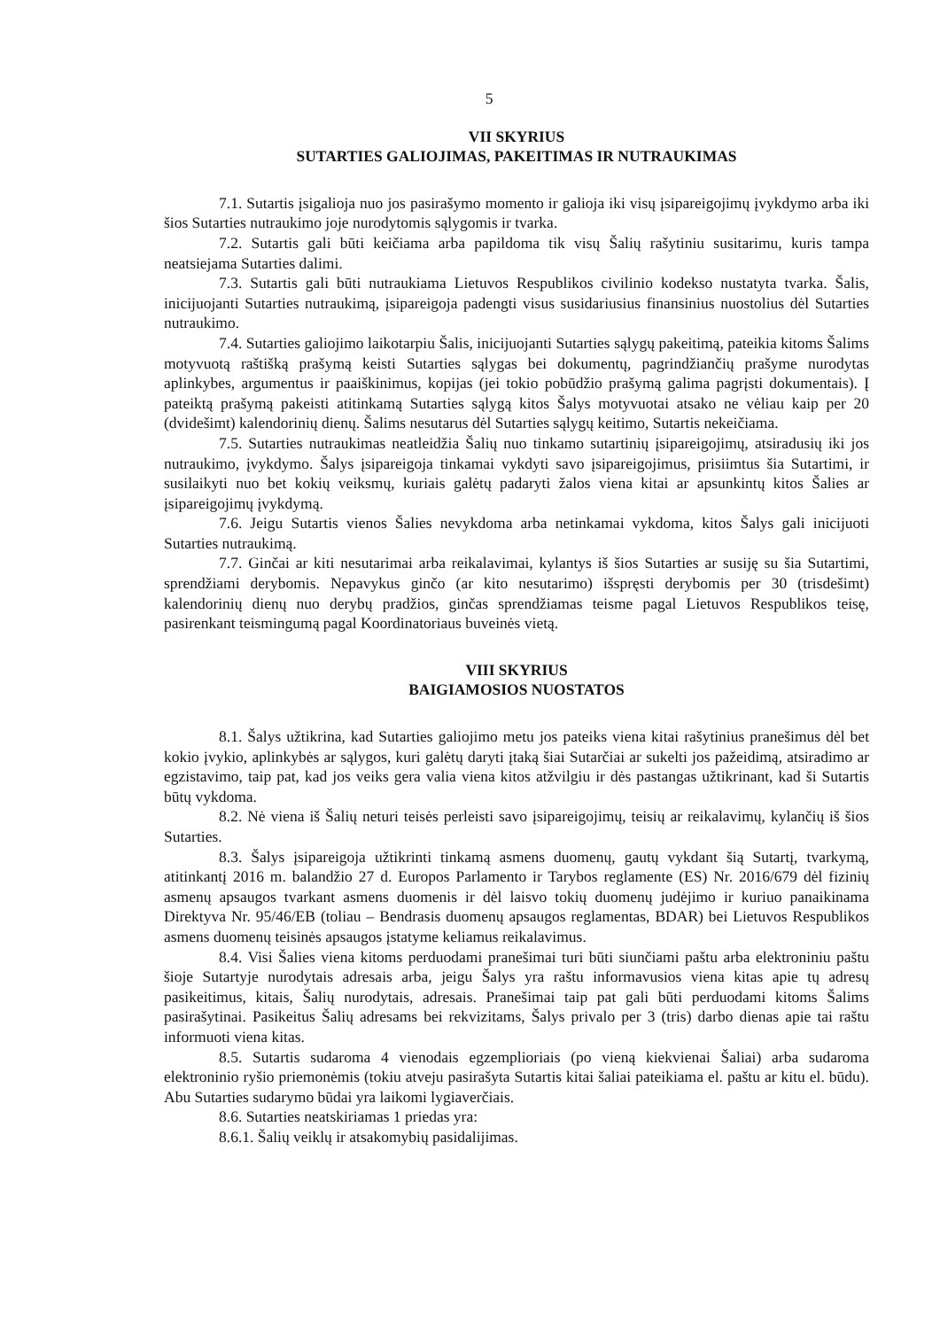5
VII SKYRIUS
SUTARTIES GALIOJIMAS, PAKEITIMAS IR NUTRAUKIMAS
7.1. Sutartis įsigalioja nuo jos pasirašymo momento ir galioja iki visų įsipareigojimų įvykdymo arba iki šios Sutarties nutraukimo joje nurodytomis sąlygomis ir tvarka.
7.2. Sutartis gali būti keičiama arba papildoma tik visų Šalių rašytiniu susitarimu, kuris tampa neatsiejama Sutarties dalimi.
7.3. Sutartis gali būti nutraukiama Lietuvos Respublikos civilinio kodekso nustatyta tvarka. Šalis, inicijuojanti Sutarties nutraukimą, įsipareigoja padengti visus susidariusius finansinius nuostolius dėl Sutarties nutraukimo.
7.4. Sutarties galiojimo laikotarpiu Šalis, inicijuojanti Sutarties sąlygų pakeitimą, pateikia kitoms Šalims motyvuotą raštišką prašymą keisti Sutarties sąlygas bei dokumentų, pagrindžiančių prašyme nurodytas aplinkybes, argumentus ir paaiškinimus, kopijas (jei tokio pobūdžio prašymą galima pagrįsti dokumentais). Į pateiktą prašymą pakeisti atitinkamą Sutarties sąlygą kitos Šalys motyvuotai atsako ne vėliau kaip per 20 (dvidešimt) kalendorinių dienų. Šalims nesutarus dėl Sutarties sąlygų keitimo, Sutartis nekeičiama.
7.5. Sutarties nutraukimas neatleidžia Šalių nuo tinkamo sutartinių įsipareigojimų, atsiradusių iki jos nutraukimo, įvykdymo. Šalys įsipareigoja tinkamai vykdyti savo įsipareigojimus, prisiimtus šia Sutartimi, ir susilaikyti nuo bet kokių veiksmų, kuriais galėtų padaryti žalos viena kitai ar apsunkintų kitos Šalies ar įsipareigojimų įvykdymą.
7.6. Jeigu Sutartis vienos Šalies nevykdoma arba netinkamai vykdoma, kitos Šalys gali inicijuoti Sutarties nutraukimą.
7.7. Ginčai ar kiti nesutarimai arba reikalavimai, kylantys iš šios Sutarties ar susiję su šia Sutartimi, sprendžiami derybomis. Nepavykus ginčo (ar kito nesutarimo) išspręsti derybomis per 30 (trisdešimt) kalendorinių dienų nuo derybų pradžios, ginčas sprendžiamas teisme pagal Lietuvos Respublikos teisę, pasirenkant teismingumą pagal Koordinatoriaus buveinės vietą.
VIII SKYRIUS
BAIGIAMOSIOS NUOSTATOS
8.1. Šalys užtikrina, kad Sutarties galiojimo metu jos pateiks viena kitai rašytinius pranešimus dėl bet kokio įvykio, aplinkybės ar sąlygos, kuri galėtų daryti įtaką šiai Sutarčiai ar sukelti jos pažeidimą, atsiradimo ar egzistavimo, taip pat, kad jos veiks gera valia viena kitos atžvilgiu ir dės pastangas užtikrinant, kad ši Sutartis būtų vykdoma.
8.2. Nė viena iš Šalių neturi teisės perleisti savo įsipareigojimų, teisių ar reikalavimų, kylančių iš šios Sutarties.
8.3. Šalys įsipareigoja užtikrinti tinkamą asmens duomenų, gautų vykdant šią Sutartį, tvarkymą, atitinkantį 2016 m. balandžio 27 d. Europos Parlamento ir Tarybos reglamente (ES) Nr. 2016/679 dėl fizinių asmenų apsaugos tvarkant asmens duomenis ir dėl laisvo tokių duomenų judėjimo ir kuriuo panaikinama Direktyva Nr. 95/46/EB (toliau – Bendrasis duomenų apsaugos reglamentas, BDAR) bei Lietuvos Respublikos asmens duomenų teisinės apsaugos įstatyme keliamus reikalavimus.
8.4. Visi Šalies viena kitoms perduodami pranešimai turi būti siunčiami paštu arba elektroniniu paštu šioje Sutartyje nurodytais adresais arba, jeigu Šalys yra raštu informavusios viena kitas apie tų adresų pasikeitimus, kitais, Šalių nurodytais, adresais. Pranešimai taip pat gali būti perduodami kitoms Šalims pasirašytinai. Pasikeitus Šalių adresams bei rekvizitams, Šalys privalo per 3 (tris) darbo dienas apie tai raštu informuoti viena kitas.
8.5. Sutartis sudaroma 4 vienodais egzemplioriais (po vieną kiekvienai Šaliai) arba sudaroma elektroninio ryšio priemonėmis (tokiu atveju pasirašyta Sutartis kitai šaliai pateikiama el. paštu ar kitu el. būdu). Abu Sutarties sudarymo būdai yra laikomi lygiaverčiais.
8.6. Sutarties neatskiriamas 1 priedas yra:
8.6.1. Šalių veiklų ir atsakomybių pasidalijimas.